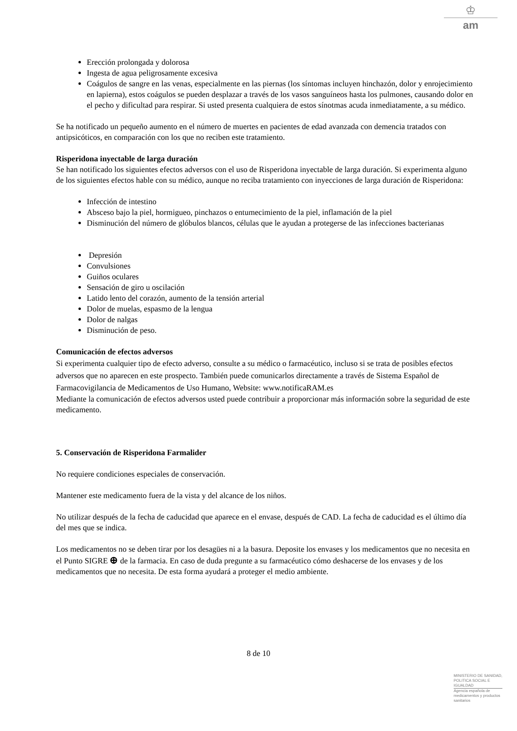♔
am
Erección prolongada y dolorosa
Ingesta de agua peligrosamente excesiva
Coágulos de sangre en las venas, especialmente en las piernas (los síntomas incluyen hinchazón, dolor y enrojecimiento en lapierna), estos coágulos se pueden desplazar a través de los vasos sanguíneos hasta los pulmones, causando dolor en el pecho y dificultad para respirar. Si usted presenta cualquiera de estos sínotmas acuda inmediatamente, a su médico.
Se ha notificado un pequeño aumento en el número de muertes en pacientes de edad avanzada con demencia tratados con antipsicóticos, en comparación con los que no reciben este tratamiento.
Risperidona inyectable de larga duración
Se han notificado los siguientes efectos adversos con el uso de Risperidona inyectable de larga duración. Si experimenta alguno de los siguientes efectos hable con su médico, aunque no reciba tratamiento con inyecciones de larga duración de Risperidona:
Infección de intestino
Absceso bajo la piel, hormigueo, pinchazos o entumecimiento de la piel, inflamación de la piel
Disminución del número de glóbulos blancos, células que le ayudan a protegerse de las infecciones bacterianas
Depresión
Convulsiones
Guiños oculares
Sensación de giro u oscilación
Latido lento del corazón, aumento de la tensión arterial
Dolor de muelas, espasmo de la lengua
Dolor de nalgas
Disminución de peso.
Comunicación de efectos adversos
Si experimenta cualquier tipo de efecto adverso, consulte a su médico o farmacéutico, incluso si se trata de posibles efectos adversos que no aparecen en este prospecto. También puede comunicarlos directamente a través de Sistema Español de Farmacovigilancia de Medicamentos de Uso Humano, Website: www.notificaRAM.es
Mediante la comunicación de efectos adversos usted puede contribuir a proporcionar más información sobre la seguridad de este medicamento.
5. Conservación de Risperidona Farmalider
No requiere condiciones especiales de conservación.
Mantener este medicamento fuera de la vista y del alcance de los niños.
No utilizar después de la fecha de caducidad que aparece en el envase, después de CAD. La fecha de caducidad es el último día del mes que se indica.
Los medicamentos no se deben tirar por los desagües ni a la basura. Deposite los envases y los medicamentos que no necesita en el Punto SIGRE ⊕ de la farmacia. En caso de duda pregunte a su farmacéutico cómo deshacerse de los envases y de los medicamentos que no necesita. De esta forma ayudará a proteger el medio ambiente.
8 de 10
MINISTERIO DE SANIDAD, POLITICA SOCIAL E IGUALDAD
Agencia española de medicamentos y productos sanitarios